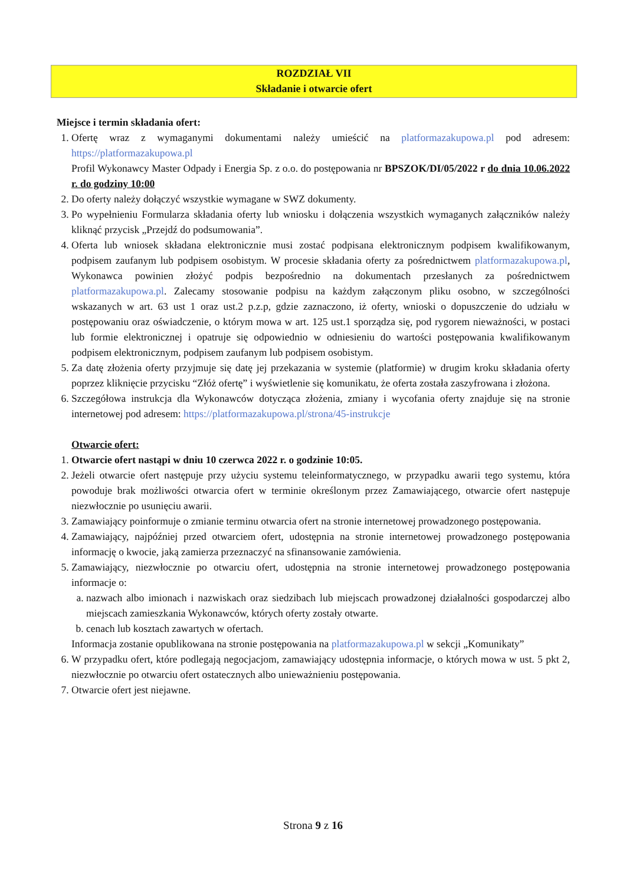ROZDZIAŁ VII
Składanie i otwarcie ofert
Miejsce i termin składania ofert:
1. Ofertę wraz z wymaganymi dokumentami należy umieścić na platformazakupowa.pl pod adresem: https://platformazakupowa.pl
Profil Wykonawcy Master Odpady i Energia Sp. z o.o. do postępowania nr BPSZOK/DI/05/2022 r do dnia 10.06.2022 r. do godziny 10:00
2. Do oferty należy dołączyć wszystkie wymagane w SWZ dokumenty.
3. Po wypełnieniu Formularza składania oferty lub wniosku i dołączenia wszystkich wymaganych załączników należy kliknąć przycisk „Przejdź do podsumowania”.
4. Oferta lub wniosek składana elektronicznie musi zostać podpisana elektronicznym podpisem kwalifikowanym, podpisem zaufanym lub podpisem osobistym. W procesie składania oferty za pośrednictwem platformazakupowa.pl, Wykonawca powinien złożyć podpis bezpośrednio na dokumentach przesłanych za pośrednictwem platformazakupowa.pl. Zalecamy stosowanie podpisu na każdym załączonym pliku osobno, w szczególności wskazanych w art. 63 ust 1 oraz ust.2 p.z.p, gdzie zaznaczono, iż oferty, wnioski o dopuszczenie do udziału w postępowaniu oraz oświadczenie, o którym mowa w art. 125 ust.1 sporządza się, pod rygorem nieważności, w postaci lub formie elektronicznej i opatruje się odpowiednio w odniesieniu do wartości postępowania kwalifikowanym podpisem elektronicznym, podpisem zaufanym lub podpisem osobistym.
5. Za datę złożenia oferty przyjmuje się datę jej przekazania w systemie (platformie) w drugim kroku składania oferty poprzez kliknięcie przycisku “Złóż ofertę” i wyświetlenie się komunikatu, że oferta została zaszyfrowana i złożona.
6. Szczegółowa instrukcja dla Wykonawców dotycząca złożenia, zmiany i wycofania oferty znajduje się na stronie internetowej pod adresem: https://platformazakupowa.pl/strona/45-instrukcje
Otwarcie ofert:
1. Otwarcie ofert nastąpi w dniu 10 czerwca 2022 r. o godzinie 10:05.
2. Jeżeli otwarcie ofert następuje przy użyciu systemu teleinformatycznego, w przypadku awarii tego systemu, która powoduje brak możliwości otwarcia ofert w terminie określonym przez Zamawiającego, otwarcie ofert następuje niezwłocznie po usunięciu awarii.
3. Zamawiający poinformuje o zmianie terminu otwarcia ofert na stronie internetowej prowadzonego postępowania.
4. Zamawiający, najpóźniej przed otwarciem ofert, udostępnia na stronie internetowej prowadzonego postępowania informację o kwocie, jaką zamierza przeznaczyć na sfinansowanie zamówienia.
5. Zamawiający, niezwłocznie po otwarciu ofert, udostępnia na stronie internetowej prowadzonego postępowania informacje o:
a. nazwach albo imionach i nazwiskach oraz siedzibach lub miejscach prowadzonej działalności gospodarczej albo miejscach zamieszkania Wykonawców, których oferty zostały otwarte.
b. cenach lub kosztach zawartych w ofertach.
Informacja zostanie opublikowana na stronie postępowania na platformazakupowa.pl w sekcji „Komunikaty”
6. W przypadku ofert, które podlegają negocjacjom, zamawiający udostępnia informacje, o których mowa w ust. 5 pkt 2, niezwłocznie po otwarciu ofert ostatecznych albo unieważnieniu postępowania.
7. Otwarcie ofert jest niejawne.
Strona 9 z 16